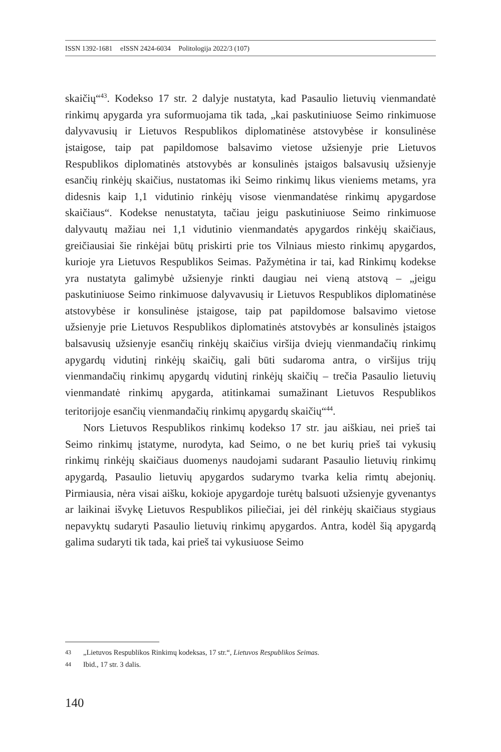ISSN 1392-1681 eISSN 2424-6034 Politologija 2022/3 (107)
skaičių“<sup>43</sup>. Kodekso 17 str. 2 dalyje nustatyta, kad Pasaulio lietuvių vienmandatė rinkimų apygarda yra suformuojama tik tada, „kai paskutiniuose Seimo rinkimuose dalyvavusių ir Lietuvos Respublikos diplomatinėse atstovybėse ir konsulinėse įstaigose, taip pat papildomose balsavimo vietose užsienyje prie Lietuvos Respublikos diplomatinės atstovybės ar konsulinės įstaigos balsavusių užsienyje esančių rinkėjų skaičius, nustatomas iki Seimo rinkimų likus vieniems metams, yra didesnis kaip 1,1 vidutinio rinkėjų visose vienmandatėse rinkimų apygardose skaičiaus“. Kodekse nenustatyta, tačiau jeigu paskutiniuose Seimo rinkimuose dalyvautų mažiau nei 1,1 vidutinio vienmandatės apygardos rinkėjų skaičiaus, greičiausiai šie rinkėjai būtų priskirti prie tos Vilniaus miesto rinkimų apygardos, kurioje yra Lietuvos Respublikos Seimas. Pažymėtina ir tai, kad Rinkimų kodekse yra nustatyta galimybė užsienyje rinkti daugiau nei vieną atstovą – „jeigu paskutiniuose Seimo rinkimuose dalyvavusių ir Lietuvos Respublikos diplomatinėse atstovybėse ir konsulinėse įstaigose, taip pat papildomose balsavimo vietose užsienyje prie Lietuvos Respublikos diplomatinės atstovybės ar konsulinės įstaigos balsavusių užsienyje esančių rinkėjų skaičius viršija dviejų vienmandačių rinkimų apygardų vidutinį rinkėjų skaičių, gali būti sudaroma antra, o viršijus trijų vienmandačių rinkimų apygardų vidutinį rinkėjų skaičių – trečia Pasaulio lietuvių vienmandatė rinkimų apygarda, atitinkamai sumažinant Lietuvos Respublikos teritorijoje esančių vienmandačių rinkimų apygardų skaičių“<sup>44</sup>.
Nors Lietuvos Respublikos rinkimų kodekso 17 str. jau aiškiau, nei prieš tai Seimo rinkimų įstatyme, nurodyta, kad Seimo, o ne bet kurių prieš tai vykusių rinkimų rinkėjų skaičiaus duomenys naudojami sudarant Pasaulio lietuvių rinkimų apygardą, Pasaulio lietuvių apygardos sudarymo tvarka kelia rimtų abejonių. Pirmiausia, nėra visai aišku, kokioje apygardoje turėtų balsuoti užsienyje gyvenantys ar laikinai išvykę Lietuvos Respublikos piliečiai, jei dėl rinkėjų skaičiaus stygiaus nepavyktų sudaryti Pasaulio lietuvių rinkimų apygardos. Antra, kodėl šią apygardą galima sudaryti tik tada, kai prieš tai vykusiuose Seimo
43 „Lietuvos Respublikos Rinkimų kodeksas, 17 str.“, Lietuvos Respublikos Seimas.
44 Ibid., 17 str. 3 dalis.
140